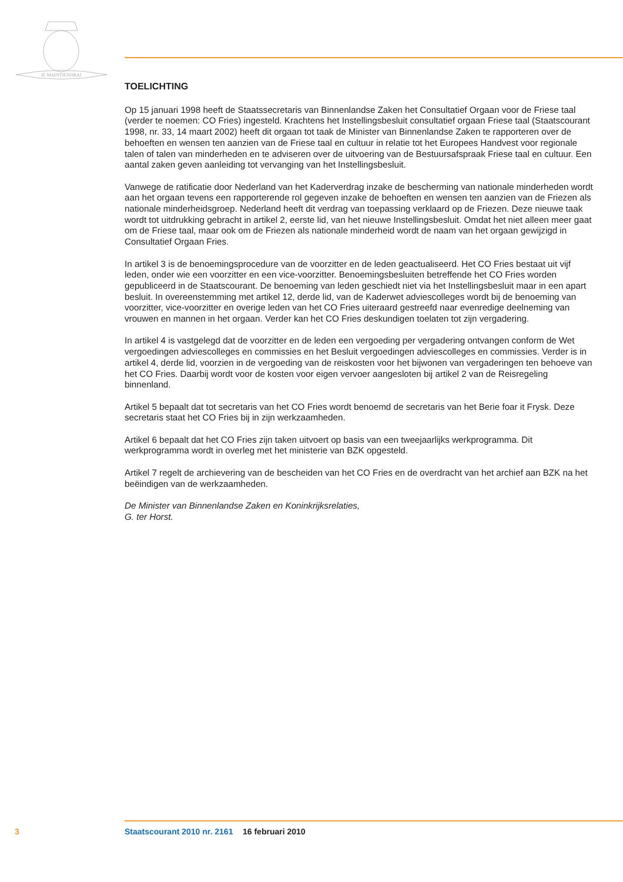JE MAINTIENDRAI
TOELICHTING
Op 15 januari 1998 heeft de Staatssecretaris van Binnenlandse Zaken het Consultatief Orgaan voor de Friese taal (verder te noemen: CO Fries) ingesteld. Krachtens het Instellingsbesluit consultatief orgaan Friese taal (Staatscourant 1998, nr. 33, 14 maart 2002) heeft dit orgaan tot taak de Minister van Binnenlandse Zaken te rapporteren over de behoeften en wensen ten aanzien van de Friese taal en cultuur in relatie tot het Europees Handvest voor regionale talen of talen van minderheden en te adviseren over de uitvoering van de Bestuursafspraak Friese taal en cultuur. Een aantal zaken geven aanleiding tot vervanging van het Instellingsbesluit.
Vanwege de ratificatie door Nederland van het Kaderverdrag inzake de bescherming van nationale minderheden wordt aan het orgaan tevens een rapporterende rol gegeven inzake de behoeften en wensen ten aanzien van de Friezen als nationale minderheidsgroep. Nederland heeft dit verdrag van toepassing verklaard op de Friezen. Deze nieuwe taak wordt tot uitdrukking gebracht in artikel 2, eerste lid, van het nieuwe Instellingsbesluit. Omdat het niet alleen meer gaat om de Friese taal, maar ook om de Friezen als nationale minderheid wordt de naam van het orgaan gewijzigd in Consultatief Orgaan Fries.
In artikel 3 is de benoemingsprocedure van de voorzitter en de leden geactualiseerd. Het CO Fries bestaat uit vijf leden, onder wie een voorzitter en een vice-voorzitter. Benoemingsbesluiten betref­fende het CO Fries worden gepubliceerd in de Staatscourant. De benoeming van leden geschiedt niet via het Instellingsbesluit maar in een apart besluit. In overeenstemming met artikel 12, derde lid, van de Kaderwet adviescolleges wordt bij de benoeming van voorzitter, vice-voorzitter en overige leden van het CO Fries uiteraard gestreefd naar evenredige deelneming van vrouwen en mannen in het orgaan. Verder kan het CO Fries deskundigen toelaten tot zijn vergadering.
In artikel 4 is vastgelegd dat de voorzitter en de leden een vergoeding per vergadering ontvangen conform de Wet vergoedingen adviescolleges en commissies en het Besluit vergoedingen adviescolle­ges en commissies. Verder is in artikel 4, derde lid, voorzien in de vergoeding van de reiskosten voor het bijwonen van vergaderingen ten behoeve van het CO Fries. Daarbij wordt voor de kosten voor eigen vervoer aangesloten bij artikel 2 van de Reisregeling binnenland.
Artikel 5 bepaalt dat tot secretaris van het CO Fries wordt benoemd de secretaris van het Berie foar it Frysk. Deze secretaris staat het CO Fries bij in zijn werkzaamheden.
Artikel 6 bepaalt dat het CO Fries zijn taken uitvoert op basis van een tweejaarlijks werkprogramma. Dit werkprogramma wordt in overleg met het ministerie van BZK opgesteld.
Artikel 7 regelt de archievering van de bescheiden van het CO Fries en de overdracht van het archief aan BZK na het beëindigen van de werkzaamheden.
De Minister van Binnenlandse Zaken en Koninkrijksrelaties,
G. ter Horst.
3 Staatscourant 2010 nr. 2161 16 februari 2010